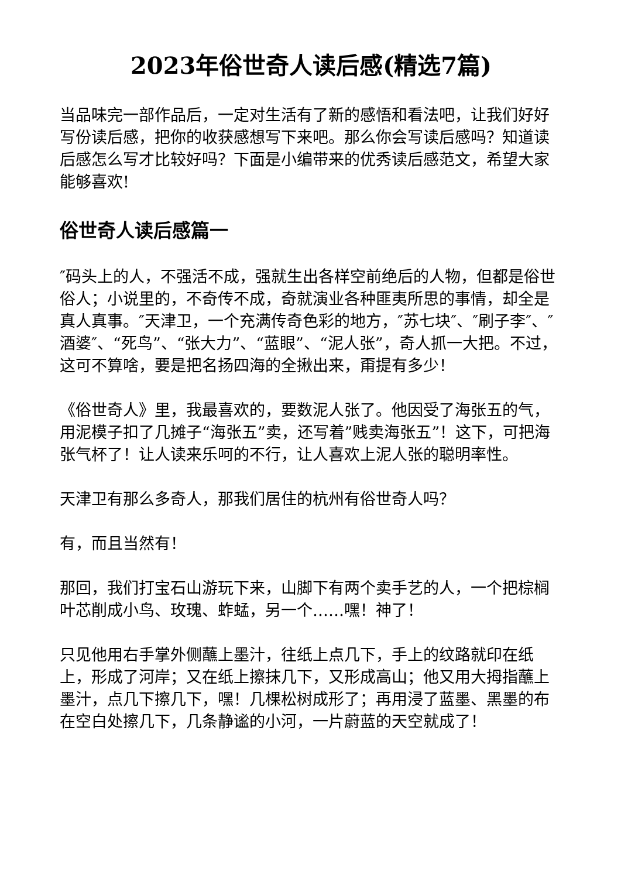2023年俗世奇人读后感(精选7篇)
当品味完一部作品后，一定对生活有了新的感悟和看法吧，让我们好好写份读后感，把你的收获感想写下来吧。那么你会写读后感吗？知道读后感怎么写才比较好吗？下面是小编带来的优秀读后感范文，希望大家能够喜欢!
俗世奇人读后感篇一
″码头上的人，不强活不成，强就生出各样空前绝后的人物，但都是俗世俗人；小说里的，不奇传不成，奇就演业各种匪夷所思的事情，却全是真人真事。″天津卫，一个充满传奇色彩的地方，″苏七块″、″刷子李″、″酒婆″、“死鸟”、“张大力”、“蓝眼”、“泥人张”，奇人抓一大把。不过，这可不算啥，要是把名扬四海的全揪出来，甭提有多少！
《俗世奇人》里，我最喜欢的，要数泥人张了。他因受了海张五的气，用泥模子扣了几摊子“海张五”卖，还写着”贱卖海张五”！这下，可把海张气杯了！让人读来乐呵的不行，让人喜欢上泥人张的聪明率性。
天津卫有那么多奇人，那我们居住的杭州有俗世奇人吗？
有，而且当然有！
那回，我们打宝石山游玩下来，山脚下有两个卖手艺的人，一个把棕榈叶芯削成小鸟、玫瑰、蚱蜢，另一个……嘿！神了！
只见他用右手掌外侧蘸上墨汁，往纸上点几下，手上的纹路就印在纸上，形成了河岸；又在纸上擦抹几下，又形成高山；他又用大拇指蘸上墨汁，点几下擦几下，嘿！几棵松树成形了；再用浸了蓝墨、黑墨的布在空白处擦几下，几条静谧的小河，一片蔚蓝的天空就成了！